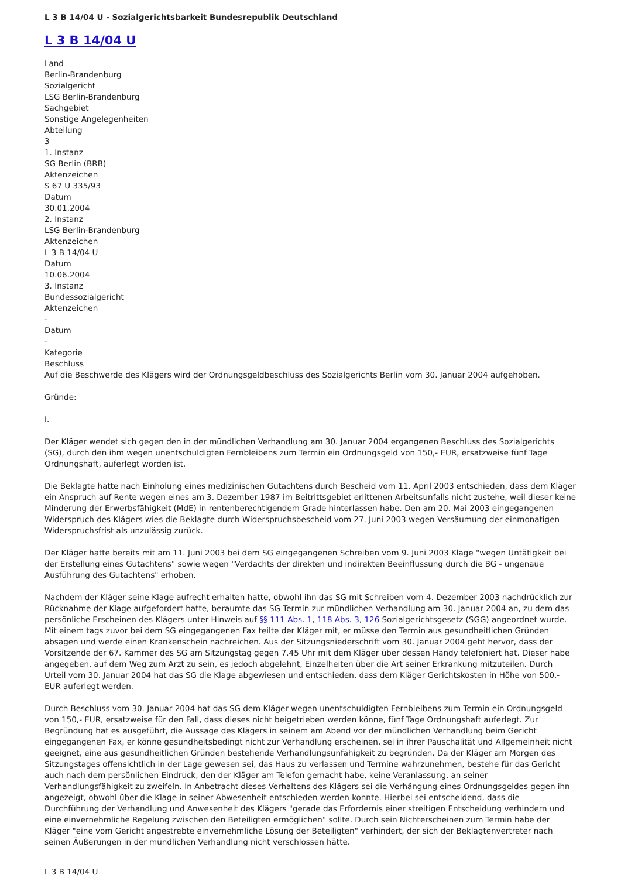L 3 B 14/04 U - Sozialgerichtsbarkeit Bundesrepublik Deutschland
L 3 B 14/04 U
Land
Berlin-Brandenburg
Sozialgericht
LSG Berlin-Brandenburg
Sachgebiet
Sonstige Angelegenheiten
Abteilung
3
1. Instanz
SG Berlin (BRB)
Aktenzeichen
S 67 U 335/93
Datum
30.01.2004
2. Instanz
LSG Berlin-Brandenburg
Aktenzeichen
L 3 B 14/04 U
Datum
10.06.2004
3. Instanz
Bundessozialgericht
Aktenzeichen
-
Datum
-
Kategorie
Beschluss
Auf die Beschwerde des Klägers wird der Ordnungsgeldbeschluss des Sozialgerichts Berlin vom 30. Januar 2004 aufgehoben.
Gründe:
I.
Der Kläger wendet sich gegen den in der mündlichen Verhandlung am 30. Januar 2004 ergangenen Beschluss des Sozialgerichts (SG), durch den ihm wegen unentschuldigten Fernbleibens zum Termin ein Ordnungsgeld von 150,- EUR, ersatzweise fünf Tage Ordnungshaft, auferlegt worden ist.
Die Beklagte hatte nach Einholung eines medizinischen Gutachtens durch Bescheid vom 11. April 2003 entschieden, dass dem Kläger ein Anspruch auf Rente wegen eines am 3. Dezember 1987 im Beitrittsgebiet erlittenen Arbeitsunfalls nicht zustehe, weil dieser keine Minderung der Erwerbsfähigkeit (MdE) in rentenberechtigendem Grade hinterlassen habe. Den am 20. Mai 2003 eingegangenen Widerspruch des Klägers wies die Beklagte durch Widerspruchsbescheid vom 27. Juni 2003 wegen Versäumung der einmonatigen Widerspruchsfrist als unzulässig zurück.
Der Kläger hatte bereits mit am 11. Juni 2003 bei dem SG eingegangenen Schreiben vom 9. Juni 2003 Klage "wegen Untätigkeit bei der Erstellung eines Gutachtens" sowie wegen "Verdachts der direkten und indirekten Beeinflussung durch die BG - ungenaue Ausführung des Gutachtens" erhoben.
Nachdem der Kläger seine Klage aufrecht erhalten hatte, obwohl ihn das SG mit Schreiben vom 4. Dezember 2003 nachdrücklich zur Rücknahme der Klage aufgefordert hatte, beraumte das SG Termin zur mündlichen Verhandlung am 30. Januar 2004 an, zu dem das persönliche Erscheinen des Klägers unter Hinweis auf §§ 111 Abs. 1, 118 Abs. 3, 126 Sozialgerichtsgesetz (SGG) angeordnet wurde. Mit einem tags zuvor bei dem SG eingegangenen Fax teilte der Kläger mit, er müsse den Termin aus gesundheitlichen Gründen absagen und werde einen Krankenschein nachreichen. Aus der Sitzungsniederschrift vom 30. Januar 2004 geht hervor, dass der Vorsitzende der 67. Kammer des SG am Sitzungstag gegen 7.45 Uhr mit dem Kläger über dessen Handy telefoniert hat. Dieser habe angegeben, auf dem Weg zum Arzt zu sein, es jedoch abgelehnt, Einzelheiten über die Art seiner Erkrankung mitzuteilen. Durch Urteil vom 30. Januar 2004 hat das SG die Klage abgewiesen und entschieden, dass dem Kläger Gerichtskosten in Höhe von 500,- EUR auferlegt werden.
Durch Beschluss vom 30. Januar 2004 hat das SG dem Kläger wegen unentschuldigten Fernbleibens zum Termin ein Ordnungsgeld von 150,- EUR, ersatzweise für den Fall, dass dieses nicht beigetrieben werden könne, fünf Tage Ordnungshaft auferlegt. Zur Begründung hat es ausgeführt, die Aussage des Klägers in seinem am Abend vor der mündlichen Verhandlung beim Gericht eingegangenen Fax, er könne gesundheitsbedingt nicht zur Verhandlung erscheinen, sei in ihrer Pauschalität und Allgemeinheit nicht geeignet, eine aus gesundheitlichen Gründen bestehende Verhandlungsunfähigkeit zu begründen. Da der Kläger am Morgen des Sitzungstages offensichtlich in der Lage gewesen sei, das Haus zu verlassen und Termine wahrzunehmen, bestehe für das Gericht auch nach dem persönlichen Eindruck, den der Kläger am Telefon gemacht habe, keine Veranlassung, an seiner Verhandlungsfähigkeit zu zweifeln. In Anbetracht dieses Verhaltens des Klägers sei die Verhängung eines Ordnungsgeldes gegen ihn angezeigt, obwohl über die Klage in seiner Abwesenheit entschieden werden konnte. Hierbei sei entscheidend, dass die Durchführung der Verhandlung und Anwesenheit des Klägers "gerade das Erfordernis einer streitigen Entscheidung verhindern und eine einvernehmliche Regelung zwischen den Beteiligten ermöglichen" sollte. Durch sein Nichterscheinen zum Termin habe der Kläger "eine vom Gericht angestrebte einvernehmliche Lösung der Beteiligten" verhindert, der sich der Beklagtenvertreter nach seinen Äußerungen in der mündlichen Verhandlung nicht verschlossen hätte.
L 3 B 14/04 U